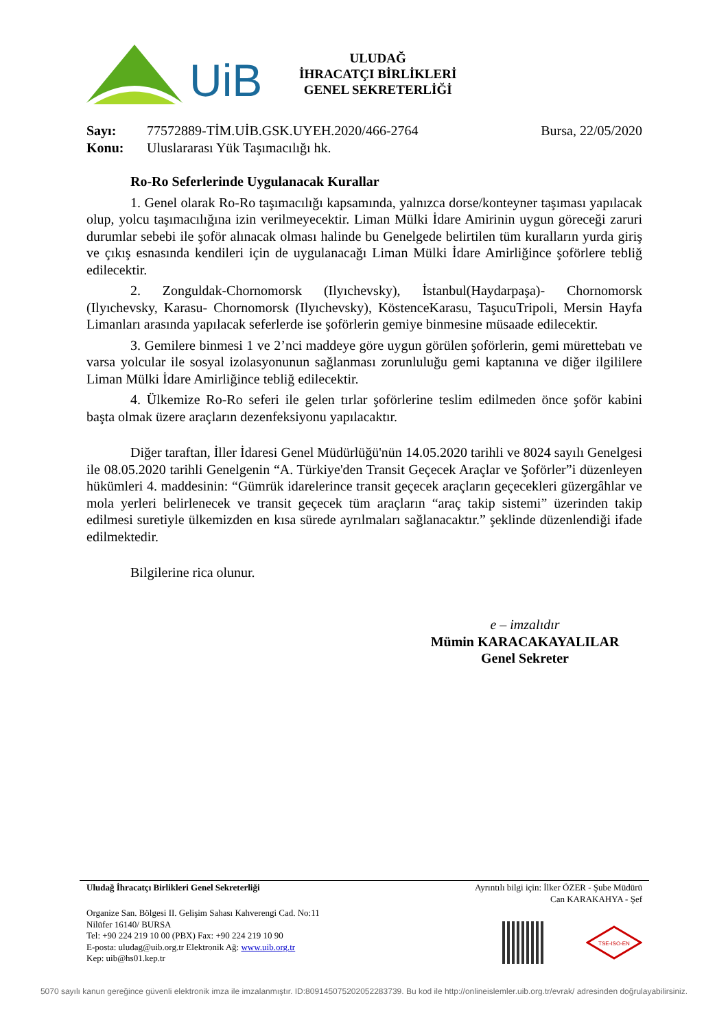UiB
ULUDAĞ
İHRACATÇI BİRLİKLERİ
GENEL SEKRETERLİĞİ
Sayı: 77572889-TİM.UİB.GSK.UYEH.2020/466-2764 Bursa, 22/05/2020
Konu: Uluslararası Yük Taşımacılığı hk.
Ro-Ro Seferlerinde Uygulanacak Kurallar
1. Genel olarak Ro-Ro taşımacılığı kapsamında, yalnızca dorse/konteyner taşıması yapılacak olup, yolcu taşımacılığına izin verilmeyecektir. Liman Mülki İdare Amirinin uygun göreceği zaruri durumlar sebebi ile şoför alınacak olması halinde bu Genelgede belirtilen tüm kuralların yurda giriş ve çıkış esnasında kendileri için de uygulanacağı Liman Mülki İdare Amirliğince şoförlere tebliğ edilecektir.
2. Zonguldak-Chornomorsk (Ilyıchevsky), İstanbul(Haydarpaşa)- Chornomorsk (Ilyıchevsky, Karasu- Chornomorsk (Ilyıchevsky), KöstenceKarasu, TaşucuTripoli, Mersin Hayfa Limanları arasında yapılacak seferlerde ise şoförlerin gemiye binmesine müsaade edilecektir.
3. Gemilere binmesi 1 ve 2’nci maddeye göre uygun görülen şoförlerin, gemi mürettebatı ve varsa yolcular ile sosyal izolasyonunun sağlanması zorunluluğu gemi kaptanına ve diğer ilgililere Liman Mülki İdare Amirliğince tebliğ edilecektir.
4. Ülkemize Ro-Ro seferi ile gelen tırlar şoförlerine teslim edilmeden önce şoför kabini başta olmak üzere araçların dezenfeksiyonu yapılacaktır.
Diğer taraftan, İller İdaresi Genel Müdürlüğü'nün 14.05.2020 tarihli ve 8024 sayılı Genelgesi ile 08.05.2020 tarihli Genelgenin “A. Türkiye'den Transit Geçecek Araçlar ve Şoförler”i düzenleyen hükümleri 4. maddesinin: “Gümrük idarelerince transit geçecek araçların geçecekleri güzergâhlar ve mola yerleri belirlenecek ve transit geçecek tüm araçların “araç takip sistemi” üzerinden takip edilmesi suretiyle ülkemizden en kısa sürede ayrılmaları sağlanacaktır.” şeklinde düzenlendiği ifade edilmektedir.
Bilgilerine rica olunur.
e – imzalıdır
Mümin KARACAKAYALILAR
Genel Sekreter
Uludağ İhracatçı Birlikleri Genel Sekreterliği Ayrıntılı bilgi için: İlker ÖZER - Şube Müdürü
Can KARAKAHYA - Şef
Organize San. Bölgesi II. Gelişim Sahası Kahverengi Cad. No:11
Nilüfer 16140/ BURSA
Tel: +90 224 219 10 00 (PBX) Fax: +90 224 219 10 90
E-posta: uludag@uib.org.tr Elektronik Ağ: www.uib.org.tr
Kep: uib@hs01.kep.tr
TSE-ISO-EN
5070 sayılı kanun gereğince güvenli elektronik imza ile imzalanmıştır. ID:809145075202052283739. Bu kod ile http://onlineislemler.uib.org.tr/evrak/ adresinden doğrulayabilirsiniz.